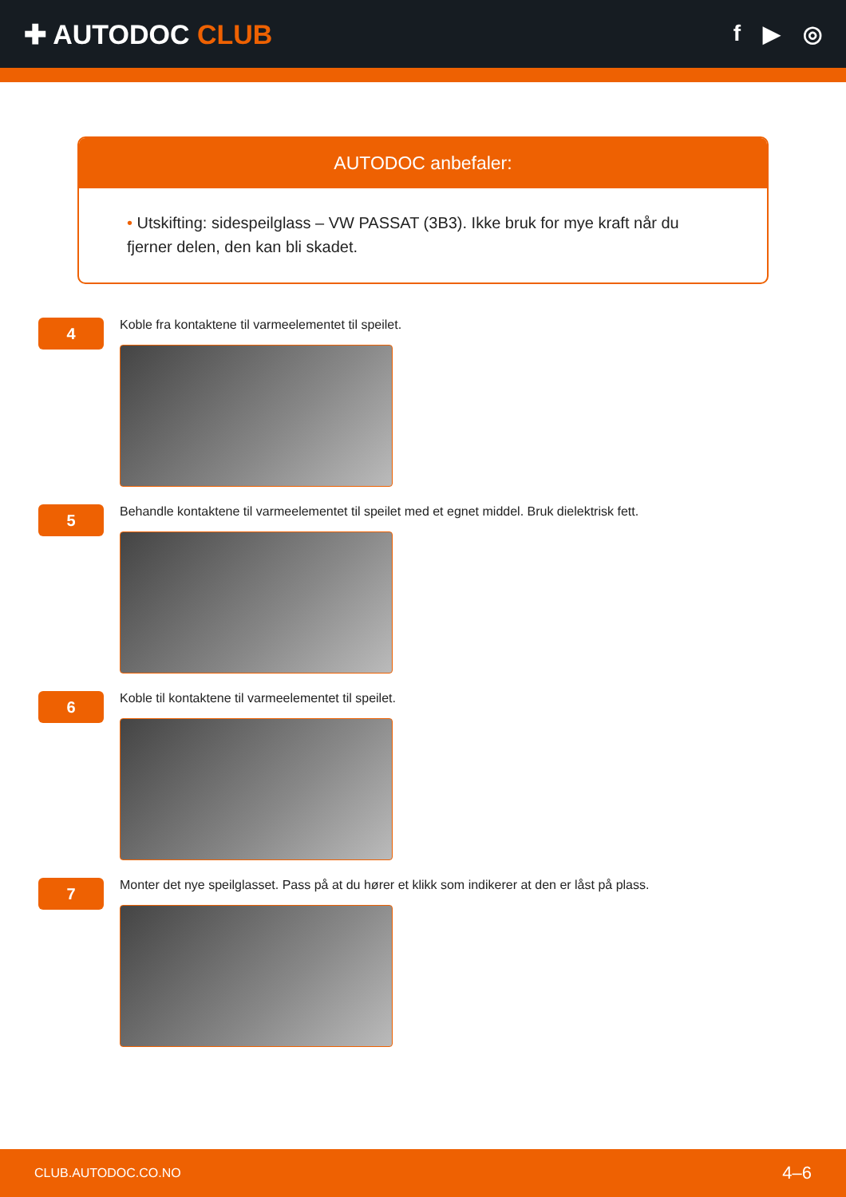✚ AUTODOC CLUB
f ▶ ◎
AUTODOC anbefaler:
• Utskifting: sidespeilglass – VW PASSAT (3B3). Ikke bruk for mye kraft når du fjerner delen, den kan bli skadet.
4
Koble fra kontaktene til varmeelementet til speilet.
5
Behandle kontaktene til varmeelementet til speilet med et egnet middel. Bruk dielektrisk fett.
6
Koble til kontaktene til varmeelementet til speilet.
7
Monter det nye speilglasset. Pass på at du hører et klikk som indikerer at den er låst på plass.
CLUB.AUTODOC.CO.NO 4–6